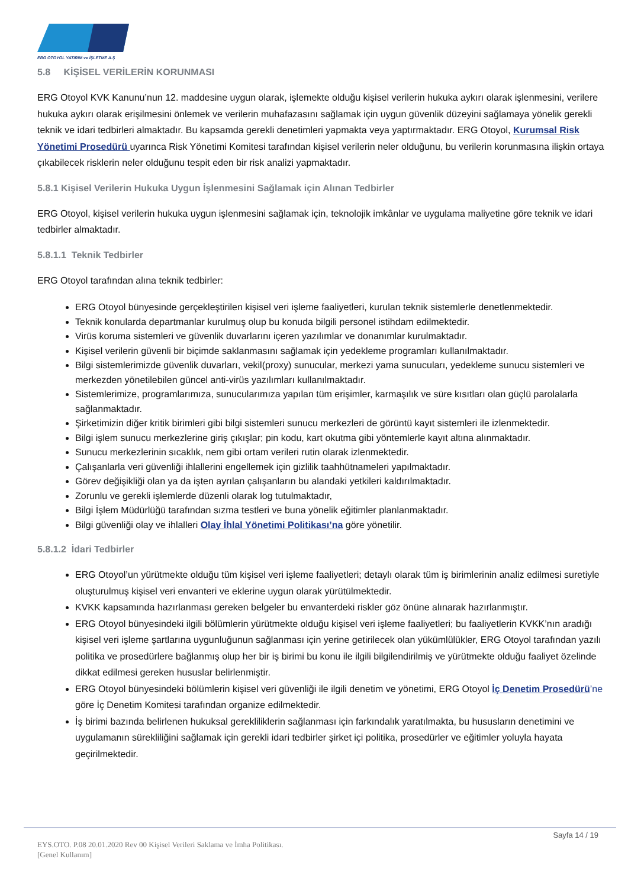ERG OTOYOL YATIRIM ve İŞLETME A.Ş
5.8 KİŞİSEL VERİLERİN KORUNMASI
ERG Otoyol KVK Kanunu’nun 12. maddesine uygun olarak, işlemekte olduğu kişisel verilerin hukuka aykırı olarak işlenmesini, verilere hukuka aykırı olarak erişilmesini önlemek ve verilerin muhafazasını sağlamak için uygun güvenlik düzeyini sağlamaya yönelik gerekli teknik ve idari tedbirleri almaktadır. Bu kapsamda gerekli denetimleri yapmakta veya yaptırmaktadır. ERG Otoyol, Kurumsal Risk Yönetimi Prosedürü uyarınca Risk Yönetimi Komitesi tarafından kişisel verilerin neler olduğunu, bu verilerin korunmasına ilişkin ortaya çıkabilecek risklerin neler olduğunu tespit eden bir risk analizi yapmaktadır.
5.8.1 Kişisel Verilerin Hukuka Uygun İşlenmesini Sağlamak için Alınan Tedbirler
ERG Otoyol, kişisel verilerin hukuka uygun işlenmesini sağlamak için, teknolojik imkânlar ve uygulama maliyetine göre teknik ve idari tedbirler almaktadır.
5.8.1.1 Teknik Tedbirler
ERG Otoyol tarafından alına teknik tedbirler:
ERG Otoyol bünyesinde gerçekleştirilen kişisel veri işleme faaliyetleri, kurulan teknik sistemlerle denetlenmektedir.
Teknik konularda departmanlar kurulmuş olup bu konuda bilgili personel istihdam edilmektedir.
Virüs koruma sistemleri ve güvenlik duvarlarını içeren yazılımlar ve donanımlar kurulmaktadır.
Kişisel verilerin güvenli bir biçimde saklanmasını sağlamak için yedekleme programları kullanılmaktadır.
Bilgi sistemlerimizde güvenlik duvarları, vekil(proxy) sunucular, merkezi yama sunucuları, yedekleme sunucu sistemleri ve merkezden yönetilebilen güncel anti-virüs yazılımları kullanılmaktadır.
Sistemlerimize, programlarımıza, sunucularımıza yapılan tüm erişimler, karmaşılık ve süre kısıtları olan güçlü parolalarla sağlanmaktadır.
Şirketimizin diğer kritik birimleri gibi bilgi sistemleri sunucu merkezleri de görüntü kayıt sistemleri ile izlenmektedir.
Bilgi işlem sunucu merkezlerine giriş çıkışlar; pin kodu, kart okutma gibi yöntemlerle kayıt altına alınmaktadır.
Sunucu merkezlerinin sıcaklık, nem gibi ortam verileri rutin olarak izlenmektedir.
Çalışanlarla veri güvenliği ihlallerini engellemek için gizlilik taahhütnameleri yapılmaktadır.
Görev değişikliği olan ya da işten ayrılan çalışanların bu alandaki yetkileri kaldırılmaktadır.
Zorunlu ve gerekli işlemlerde düzenli olarak log tutulmaktadır,
Bilgi İşlem Müdürlüğü tarafından sızma testleri ve buna yönelik eğitimler planlanmaktadır.
Bilgi güvenliği olay ve ihlalleri Olay İhlal Yönetimi Politikası’na göre yönetilir.
5.8.1.2 İdari Tedbirler
ERG Otoyol’un yürütmekte olduğu tüm kişisel veri işleme faaliyetleri; detaylı olarak tüm iş birimlerinin analiz edilmesi suretiyle oluşturulmuş kişisel veri envanteri ve eklerine uygun olarak yürütülmektedir.
KVKK kapsamında hazırlanması gereken belgeler bu envanterdeki riskler göz önüne alınarak hazırlanmıştır.
ERG Otoyol bünyesindeki ilgili bölümlerin yürütmekte olduğu kişisel veri işleme faaliyetleri; bu faaliyetlerin KVKK’nın aradığı kişisel veri işleme şartlarına uygunluğunun sağlanması için yerine getirilecek olan yükümlülükler, ERG Otoyol tarafından yazılı politika ve prosedürlere bağlanmış olup her bir iş birimi bu konu ile ilgili bilgilendirilmiş ve yürütmekte olduğu faaliyet özelinde dikkat edilmesi gereken hususlar belirlenmiştir.
ERG Otoyol bünyesindeki bölümlerin kişisel veri güvenliği ile ilgili denetim ve yönetimi, ERG Otoyol İç Denetim Prosedürü’ne göre İç Denetim Komitesi tarafından organize edilmektedir.
İş birimi bazında belirlenen hukuksal gerekliliklerin sağlanması için farkındalık yaratılmakta, bu hususların denetimini ve uygulamanın sürekliliğini sağlamak için gerekli idari tedbirler şirket içi politika, prosedürler ve eğitimler yoluyla hayata geçirilmektedir.
Sayfa 14 / 19
EYS.OTO. P.08 20.01.2020 Rev 00 Kişisel Verileri Saklama ve İmha Politikası.
[Genel Kullanım]